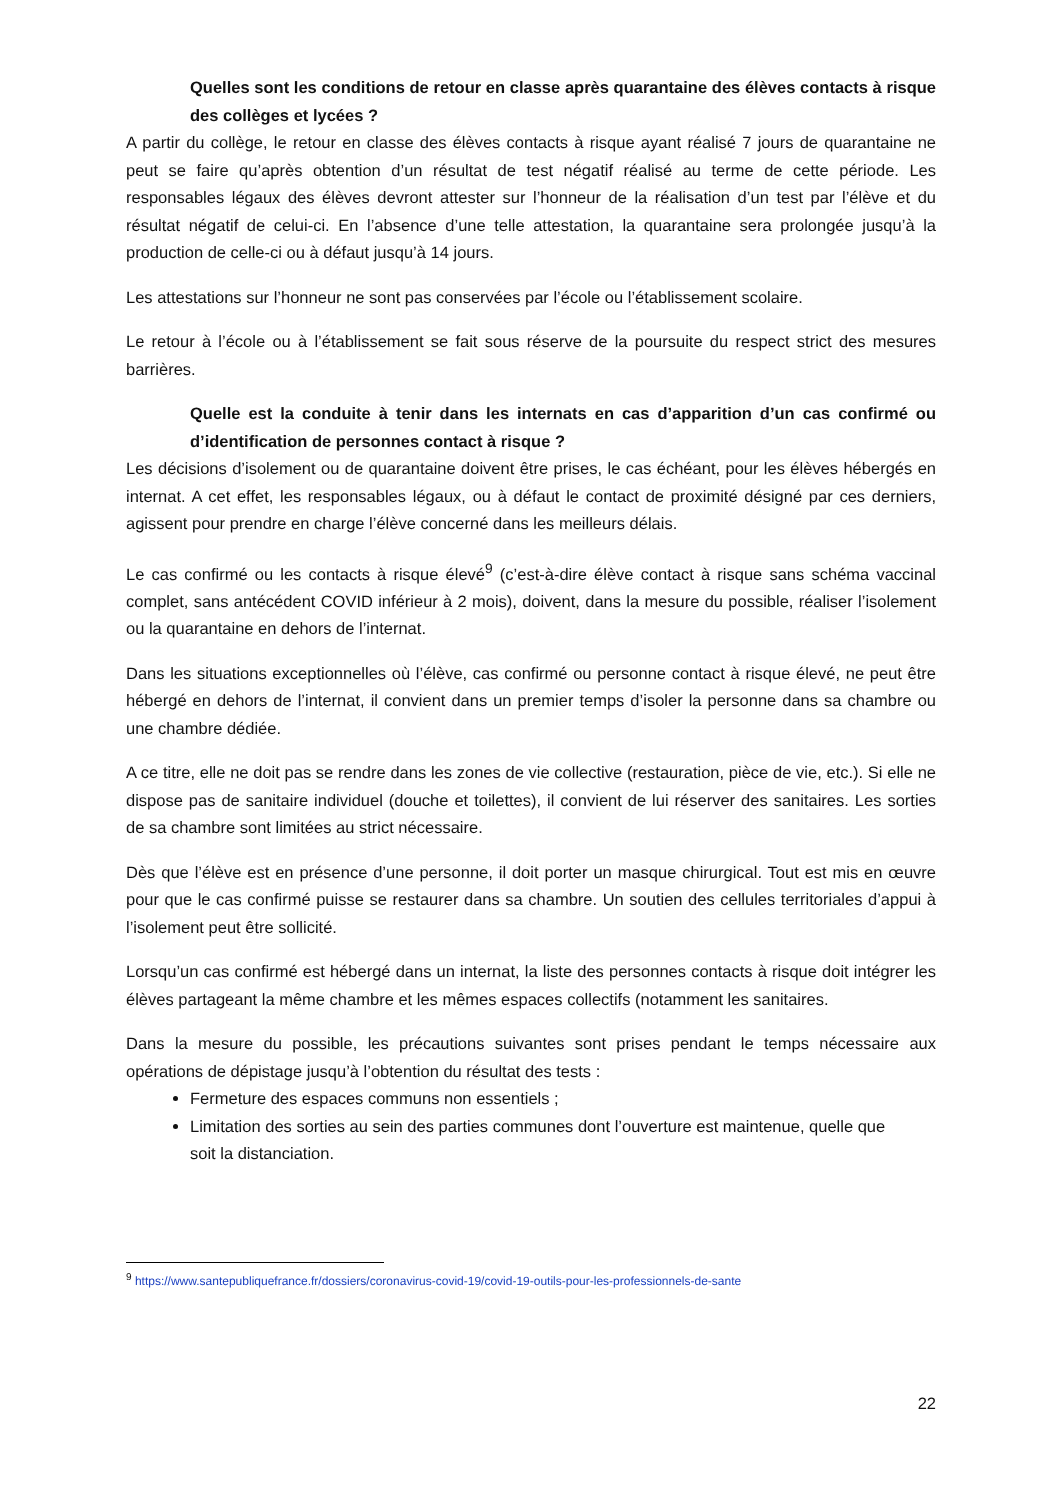Quelles sont les conditions de retour en classe après quarantaine des élèves contacts à risque des collèges et lycées ?
A partir du collège, le retour en classe des élèves contacts à risque ayant réalisé 7 jours de quarantaine ne peut se faire qu’après obtention d’un résultat de test négatif réalisé au terme de cette période. Les responsables légaux des élèves devront attester sur l’honneur de la réalisation d’un test par l’élève et du résultat négatif de celui-ci. En l’absence d’une telle attestation, la quarantaine sera prolongée jusqu’à la production de celle-ci ou à défaut jusqu’à 14 jours.
Les attestations sur l’honneur ne sont pas conservées par l’école ou l’établissement scolaire.
Le retour à l’école ou à l’établissement se fait sous réserve de la poursuite du respect strict des mesures barrières.
Quelle est la conduite à tenir dans les internats en cas d’apparition d’un cas confirmé ou d’identification de personnes contact à risque ?
Les décisions d’isolement ou de quarantaine doivent être prises, le cas échéant, pour les élèves hébergés en internat. A cet effet, les responsables légaux, ou à défaut le contact de proximité désigné par ces derniers, agissent pour prendre en charge l’élève concerné dans les meilleurs délais.
Le cas confirmé ou les contacts à risque élevé<sup>9</sup> (c’est-à-dire élève contact à risque sans schéma vaccinal complet, sans antécédent COVID inférieur à 2 mois), doivent, dans la mesure du possible, réaliser l’isolement ou la quarantaine en dehors de l’internat.
Dans les situations exceptionnelles où l’élève, cas confirmé ou personne contact à risque élevé, ne peut être hébergé en dehors de l’internat, il convient dans un premier temps d’isoler la personne dans sa chambre ou une chambre dédiée.
A ce titre, elle ne doit pas se rendre dans les zones de vie collective (restauration, pièce de vie, etc.). Si elle ne dispose pas de sanitaire individuel (douche et toilettes), il convient de lui réserver des sanitaires. Les sorties de sa chambre sont limitées au strict nécessaire.
Dès que l’élève est en présence d’une personne, il doit porter un masque chirurgical. Tout est mis en œuvre pour que le cas confirmé puisse se restaurer dans sa chambre. Un soutien des cellules territoriales d’appui à l’isolement peut être sollicité.
Lorsqu’un cas confirmé est hébergé dans un internat, la liste des personnes contacts à risque doit intégrer les élèves partageant la même chambre et les mêmes espaces collectifs (notamment les sanitaires.
Dans la mesure du possible, les précautions suivantes sont prises pendant le temps nécessaire aux opérations de dépistage jusqu’à l’obtention du résultat des tests :
Fermeture des espaces communs non essentiels ;
Limitation des sorties au sein des parties communes dont l’ouverture est maintenue, quelle que soit la distanciation.
<sup>9</sup> https://www.santepubliquefrance.fr/dossiers/coronavirus-covid-19/covid-19-outils-pour-les-professionnels-de-sante
22